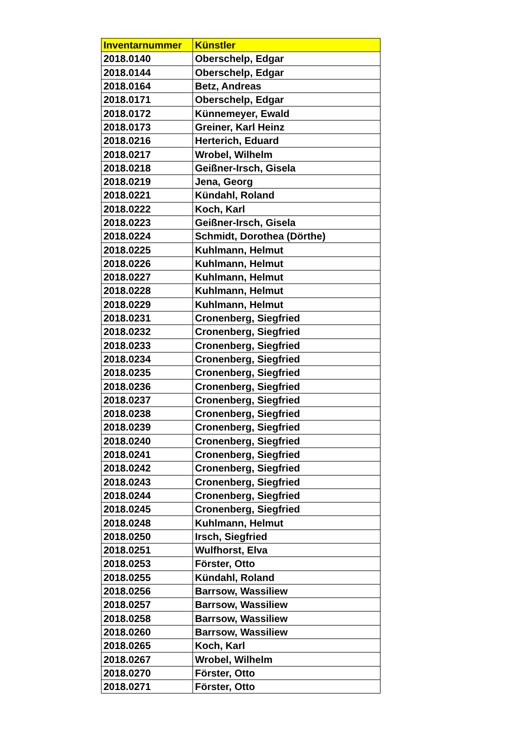| Inventarnummer | Künstler |
| --- | --- |
| 2018.0140 | Oberschelp, Edgar |
| 2018.0144 | Oberschelp, Edgar |
| 2018.0164 | Betz, Andreas |
| 2018.0171 | Oberschelp, Edgar |
| 2018.0172 | Künnemeyer, Ewald |
| 2018.0173 | Greiner, Karl Heinz |
| 2018.0216 | Herterich, Eduard |
| 2018.0217 | Wrobel, Wilhelm |
| 2018.0218 | Geißner-Irsch, Gisela |
| 2018.0219 | Jena, Georg |
| 2018.0221 | Kündahl, Roland |
| 2018.0222 | Koch, Karl |
| 2018.0223 | Geißner-Irsch, Gisela |
| 2018.0224 | Schmidt, Dorothea (Dörthe) |
| 2018.0225 | Kuhlmann, Helmut |
| 2018.0226 | Kuhlmann, Helmut |
| 2018.0227 | Kuhlmann, Helmut |
| 2018.0228 | Kuhlmann, Helmut |
| 2018.0229 | Kuhlmann, Helmut |
| 2018.0231 | Cronenberg, Siegfried |
| 2018.0232 | Cronenberg, Siegfried |
| 2018.0233 | Cronenberg, Siegfried |
| 2018.0234 | Cronenberg, Siegfried |
| 2018.0235 | Cronenberg, Siegfried |
| 2018.0236 | Cronenberg, Siegfried |
| 2018.0237 | Cronenberg, Siegfried |
| 2018.0238 | Cronenberg, Siegfried |
| 2018.0239 | Cronenberg, Siegfried |
| 2018.0240 | Cronenberg, Siegfried |
| 2018.0241 | Cronenberg, Siegfried |
| 2018.0242 | Cronenberg, Siegfried |
| 2018.0243 | Cronenberg, Siegfried |
| 2018.0244 | Cronenberg, Siegfried |
| 2018.0245 | Cronenberg, Siegfried |
| 2018.0248 | Kuhlmann, Helmut |
| 2018.0250 | Irsch, Siegfried |
| 2018.0251 | Wulfhorst, Elva |
| 2018.0253 | Förster, Otto |
| 2018.0255 | Kündahl, Roland |
| 2018.0256 | Barrsow, Wassiliew |
| 2018.0257 | Barrsow, Wassiliew |
| 2018.0258 | Barrsow, Wassiliew |
| 2018.0260 | Barrsow, Wassiliew |
| 2018.0265 | Koch, Karl |
| 2018.0267 | Wrobel, Wilhelm |
| 2018.0270 | Förster, Otto |
| 2018.0271 | Förster, Otto |